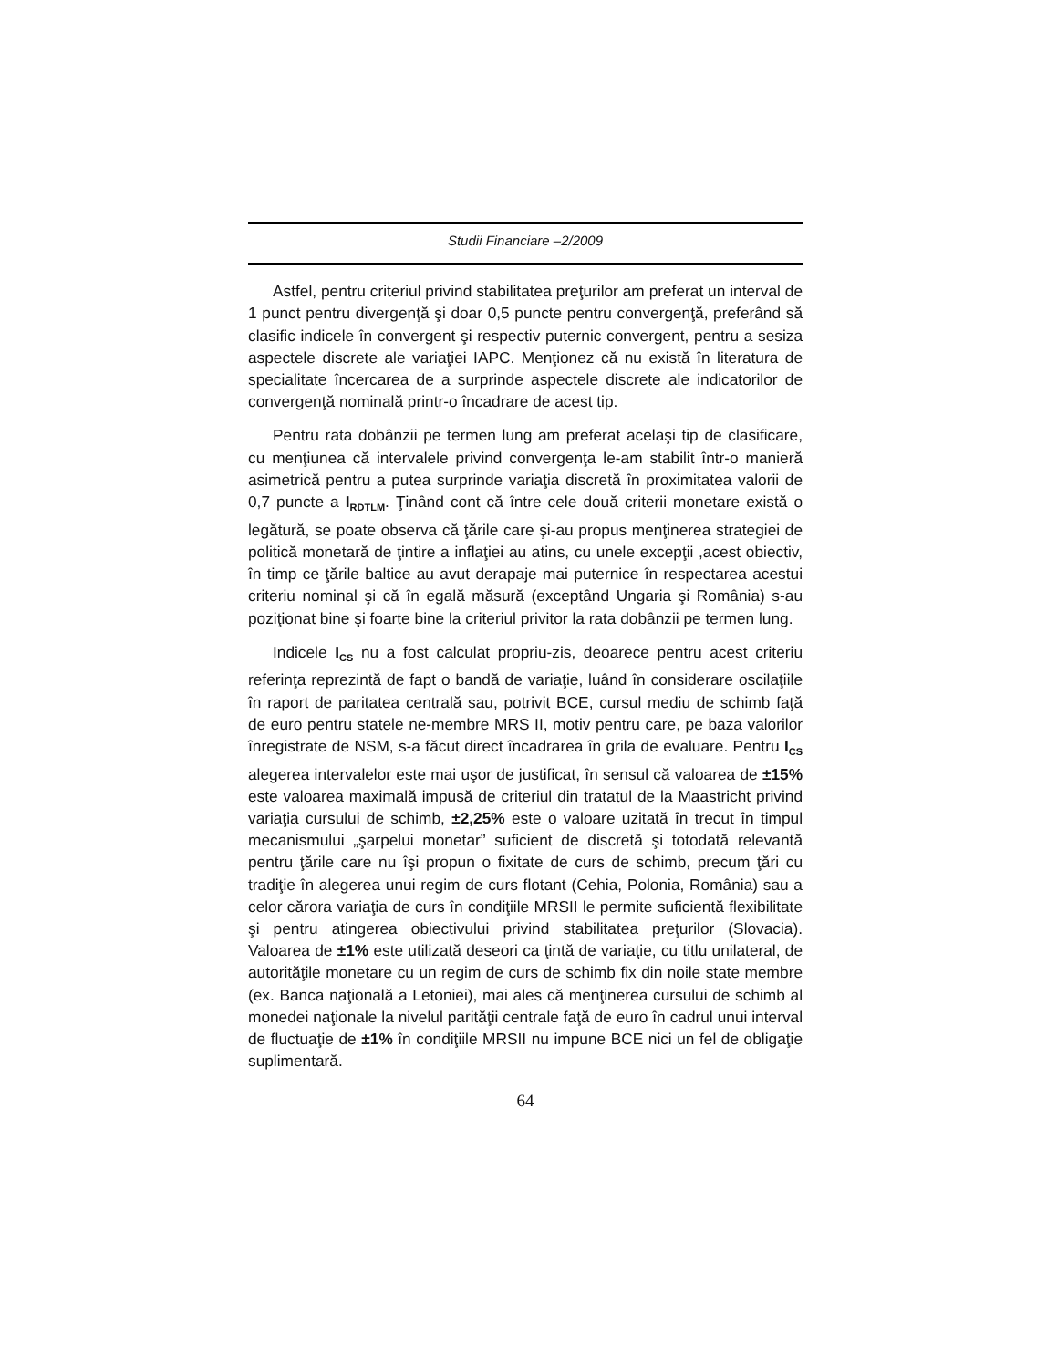Studii Financiare –2/2009
Astfel, pentru criteriul privind stabilitatea preţurilor am preferat un interval de 1 punct pentru divergenţă şi doar 0,5 puncte pentru convergenţă, preferând să clasific indicele în convergent şi respectiv puternic convergent, pentru a sesiza aspectele discrete ale variaţiei IAPC. Menţionez că nu există în literatura de specialitate încercarea de a surprinde aspectele discrete ale indicatorilor de convergenţă nominală printr-o încadrare de acest tip.
Pentru rata dobânzii pe termen lung am preferat acelaşi tip de clasificare, cu menţiunea că intervalele privind convergenţa le-am stabilit într-o manieră asimetrică pentru a putea surprinde variaţia discretă în proximitatea valorii de 0,7 puncte a I<sub>RDTLM</sub>. Ţinând cont că între cele două criterii monetare există o legătură, se poate observa că ţările care şi-au propus menţinerea strategiei de politică monetară de ţintire a inflaţiei au atins, cu unele excepţii ,acest obiectiv, în timp ce ţările baltice au avut derapaje mai puternice în respectarea acestui criteriu nominal şi că în egală măsură (exceptând Ungaria şi România) s-au poziţionat bine şi foarte bine la criteriul privitor la rata dobânzii pe termen lung.
Indicele I<sub>CS</sub> nu a fost calculat propriu-zis, deoarece pentru acest criteriu referinţa reprezintă de fapt o bandă de variaţie, luând în considerare oscilaţiile în raport de paritatea centrală sau, potrivit BCE, cursul mediu de schimb faţă de euro pentru statele ne-membre MRS II, motiv pentru care, pe baza valorilor înregistrate de NSM, s-a făcut direct încadrarea în grila de evaluare. Pentru I<sub>CS</sub> alegerea intervalelor este mai uşor de justificat, în sensul că valoarea de ±15% este valoarea maximală impusă de criteriul din tratatul de la Maastricht privind variaţia cursului de schimb, ±2,25% este o valoare uzitată în trecut în timpul mecanismului „şarpelui monetar” suficient de discretă şi totodată relevantă pentru ţările care nu îşi propun o fixitate de curs de schimb, precum ţări cu tradiţie în alegerea unui regim de curs flotant (Cehia, Polonia, România) sau a celor cărora variaţia de curs în condiţiile MRSII le permite suficientă flexibilitate şi pentru atingerea obiectivului privind stabilitatea preţurilor (Slovacia). Valoarea de ±1% este utilizată deseori ca ţintă de variaţie, cu titlu unilateral, de autorităţile monetare cu un regim de curs de schimb fix din noile state membre (ex. Banca naţională a Letoniei), mai ales că menţinerea cursului de schimb al monedei naţionale la nivelul parităţii centrale faţă de euro în cadrul unui interval de fluctuaţie de ±1% în condiţiile MRSII nu impune BCE nici un fel de obligaţie suplimentară.
64